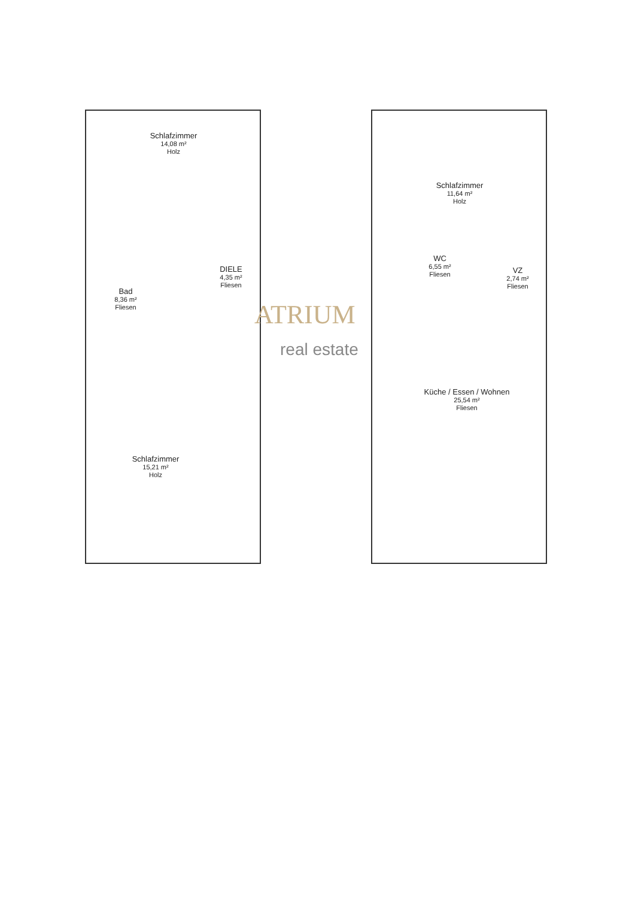Schlafzimmer
14,08 m²
Holz
Bad
8,36 m²
Fliesen
DIELE
4,35 m²
Fliesen
Schlafzimmer
15,21 m²
Holz
Schlafzimmer
11,64 m²
Holz
WC
6,55 m²
Fliesen
VZ
2,74 m²
Fliesen
Küche / Essen / Wohnen
25,54 m²
Fliesen
ATRIUM
real estate